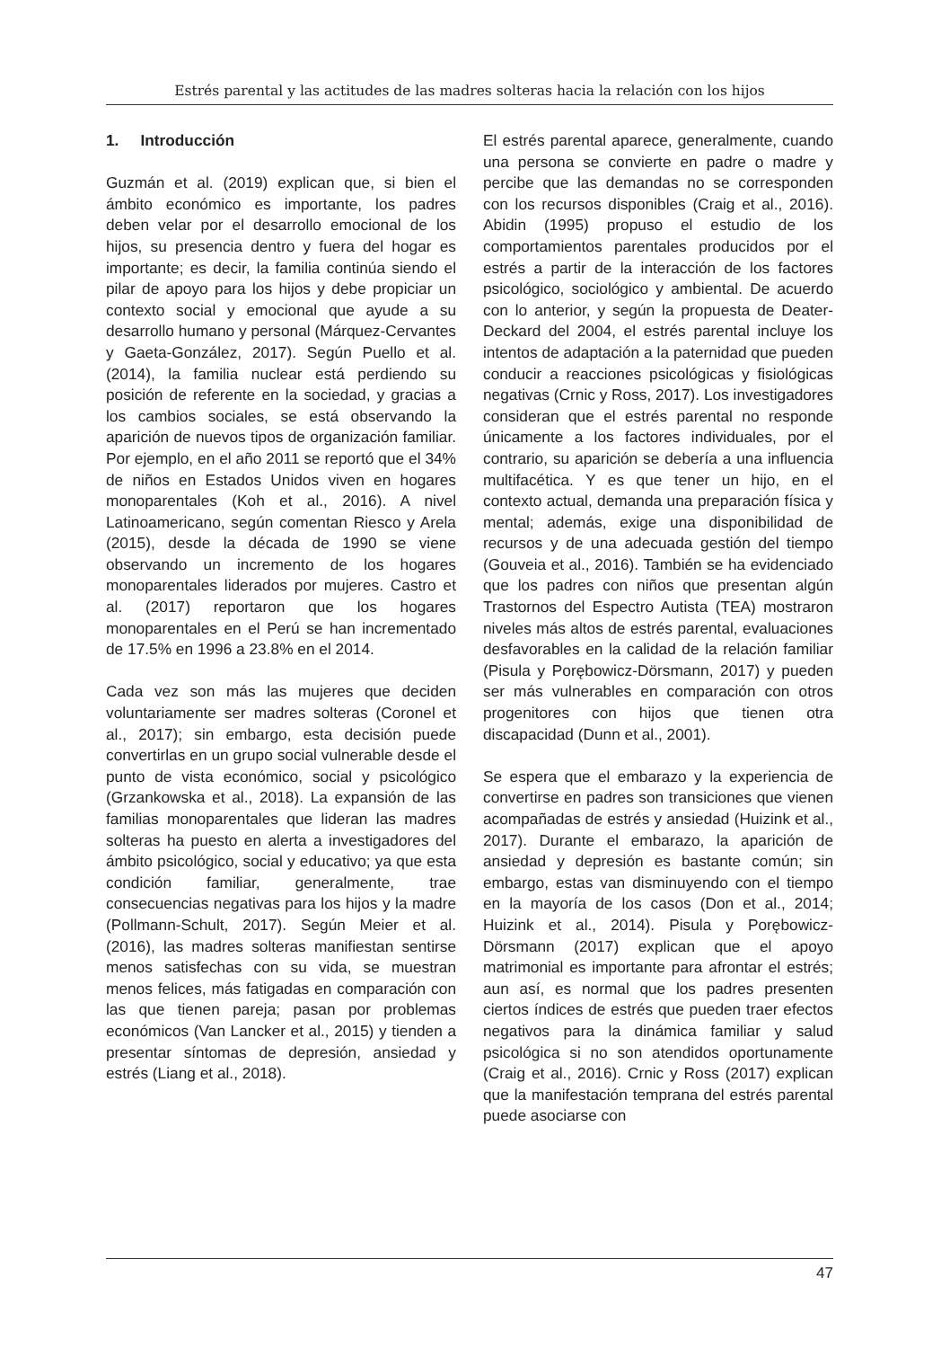Estrés parental y las actitudes de las madres solteras hacia la relación con los hijos
1. Introducción
Guzmán et al. (2019) explican que, si bien el ámbito económico es importante, los padres deben velar por el desarrollo emocional de los hijos, su presencia dentro y fuera del hogar es importante; es decir, la familia continúa siendo el pilar de apoyo para los hijos y debe propiciar un contexto social y emocional que ayude a su desarrollo humano y personal (Márquez-Cervantes y Gaeta-González, 2017). Según Puello et al. (2014), la familia nuclear está perdiendo su posición de referente en la sociedad, y gracias a los cambios sociales, se está observando la aparición de nuevos tipos de organización familiar. Por ejemplo, en el año 2011 se reportó que el 34% de niños en Estados Unidos viven en hogares monoparentales (Koh et al., 2016). A nivel Latinoamericano, según comentan Riesco y Arela (2015), desde la década de 1990 se viene observando un incremento de los hogares monoparentales liderados por mujeres. Castro et al. (2017) reportaron que los hogares monoparentales en el Perú se han incrementado de 17.5% en 1996 a 23.8% en el 2014.
Cada vez son más las mujeres que deciden voluntariamente ser madres solteras (Coronel et al., 2017); sin embargo, esta decisión puede convertirlas en un grupo social vulnerable desde el punto de vista económico, social y psicológico (Grzankowska et al., 2018). La expansión de las familias monoparentales que lideran las madres solteras ha puesto en alerta a investigadores del ámbito psicológico, social y educativo; ya que esta condición familiar, generalmente, trae consecuencias negativas para los hijos y la madre (Pollmann-Schult, 2017). Según Meier et al. (2016), las madres solteras manifiestan sentirse menos satisfechas con su vida, se muestran menos felices, más fatigadas en comparación con las que tienen pareja; pasan por problemas económicos (Van Lancker et al., 2015) y tienden a presentar síntomas de depresión, ansiedad y estrés (Liang et al., 2018).
El estrés parental aparece, generalmente, cuando una persona se convierte en padre o madre y percibe que las demandas no se corresponden con los recursos disponibles (Craig et al., 2016). Abidin (1995) propuso el estudio de los comportamientos parentales producidos por el estrés a partir de la interacción de los factores psicológico, sociológico y ambiental. De acuerdo con lo anterior, y según la propuesta de Deater-Deckard del 2004, el estrés parental incluye los intentos de adaptación a la paternidad que pueden conducir a reacciones psicológicas y fisiológicas negativas (Crnic y Ross, 2017). Los investigadores consideran que el estrés parental no responde únicamente a los factores individuales, por el contrario, su aparición se debería a una influencia multifacética. Y es que tener un hijo, en el contexto actual, demanda una preparación física y mental; además, exige una disponibilidad de recursos y de una adecuada gestión del tiempo (Gouveia et al., 2016). También se ha evidenciado que los padres con niños que presentan algún Trastornos del Espectro Autista (TEA) mostraron niveles más altos de estrés parental, evaluaciones desfavorables en la calidad de la relación familiar (Pisula y Porębowicz-Dörsmann, 2017) y pueden ser más vulnerables en comparación con otros progenitores con hijos que tienen otra discapacidad (Dunn et al., 2001).
Se espera que el embarazo y la experiencia de convertirse en padres son transiciones que vienen acompañadas de estrés y ansiedad (Huizink et al., 2017). Durante el embarazo, la aparición de ansiedad y depresión es bastante común; sin embargo, estas van disminuyendo con el tiempo en la mayoría de los casos (Don et al., 2014; Huizink et al., 2014). Pisula y Porębowicz-Dörsmann (2017) explican que el apoyo matrimonial es importante para afrontar el estrés; aun así, es normal que los padres presenten ciertos índices de estrés que pueden traer efectos negativos para la dinámica familiar y salud psicológica si no son atendidos oportunamente (Craig et al., 2016). Crnic y Ross (2017) explican que la manifestación temprana del estrés parental puede asociarse con
47